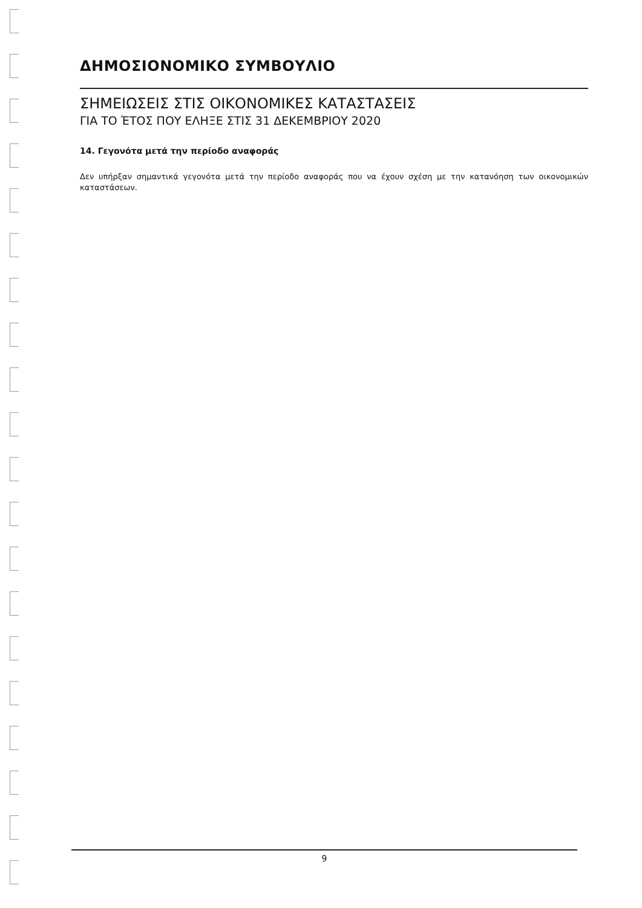ΔΗΜΟΣΙΟΝΟΜΙΚΟ ΣΥΜΒΟΥΛΙΟ
ΣΗΜΕΙΩΣΕΙΣ ΣΤΙΣ ΟΙΚΟΝΟΜΙΚΕΣ ΚΑΤΑΣΤΑΣΕΙΣ
ΓΙΑ ΤΟ ΈΤΟΣ ΠΟΥ ΕΛΗΞΕ ΣΤΙΣ 31 ΔΕΚΕΜΒΡΙΟΥ 2020
14. Γεγονότα μετά την περίοδο αναφοράς
Δεν υπήρξαν σημαντικά γεγονότα μετά την περίοδο αναφοράς που να έχουν σχέση με την κατανόηση των οικονομικών καταστάσεων.
9